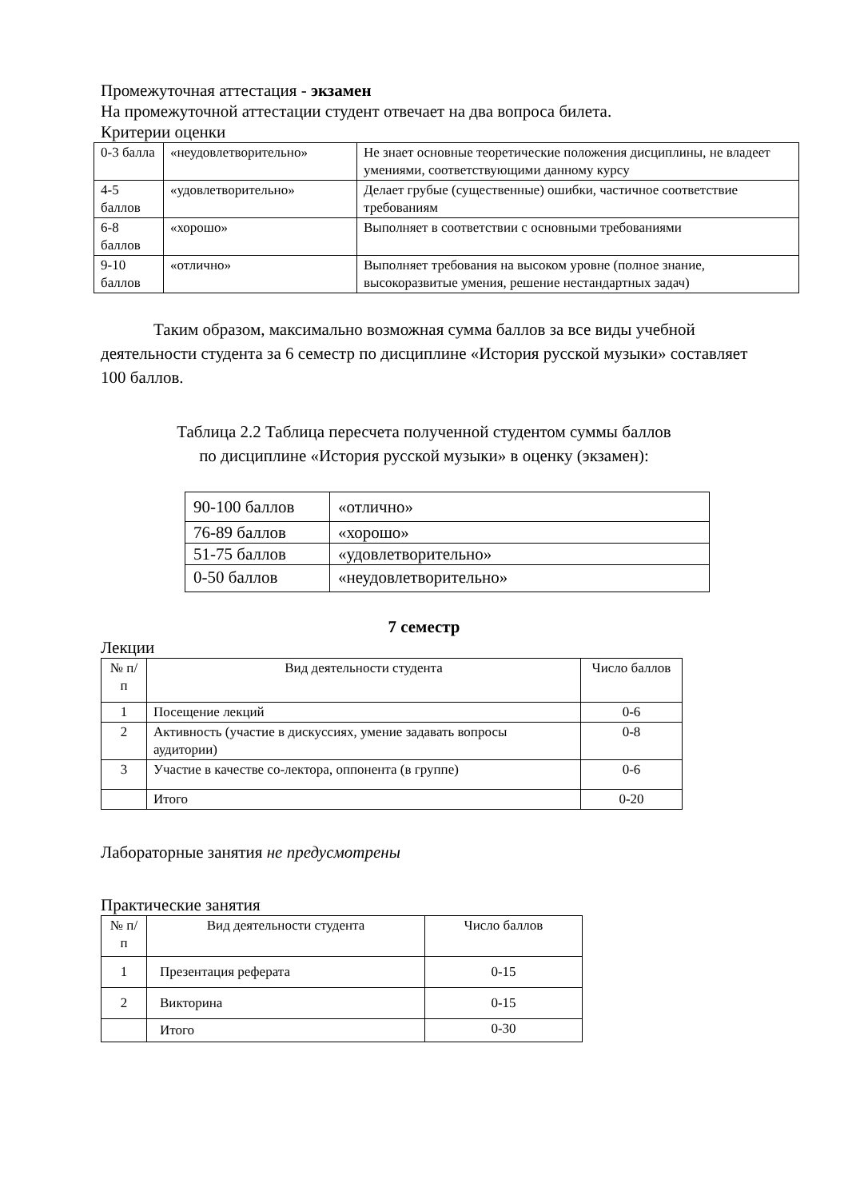Промежуточная аттестация - экзамен
На промежуточной аттестации студент отвечает на два вопроса билета.
Критерии оценки
| 0-3 балла | «неудовлетворительно» | Не знает основные теоретические положения дисциплины, не владеет умениями, соответствующими данному курсу |
| 4-5 баллов | «удовлетворительно» | Делает грубые (существенные) ошибки, частичное соответствие требованиям |
| 6-8 баллов | «хорошо» | Выполняет в соответствии с основными требованиями |
| 9-10 баллов | «отлично» | Выполняет требования на высоком уровне (полное знание, высокоразвитые умения, решение нестандартных задач) |
Таким образом, максимально возможная сумма баллов за все виды учебной деятельности студента за 6 семестр по дисциплине «История русской музыки» составляет 100 баллов.
Таблица 2.2 Таблица пересчета полученной студентом суммы баллов
по дисциплине «История русской музыки» в оценку (экзамен):
| 90-100 баллов | «отлично» |
| 76-89 баллов | «хорошо» |
| 51-75 баллов | «удовлетворительно» |
| 0-50 баллов | «неудовлетворительно» |
7 семестр
Лекции
| № п/п | Вид деятельности студента | Число баллов |
| --- | --- | --- |
| 1 | Посещение лекций | 0-6 |
| 2 | Активность (участие в дискуссиях, умение задавать вопросы аудитории) | 0-8 |
| 3 | Участие в качестве со-лектора, оппонента (в группе) | 0-6 |
| | Итого | 0-20 |
Лабораторные занятия не предусмотрены
Практические занятия
| № п/п | Вид деятельности студента | Число баллов |
| --- | --- | --- |
| 1 | Презентация реферата | 0-15 |
| 2 | Викторина | 0-15 |
| | Итого | 0-30 |